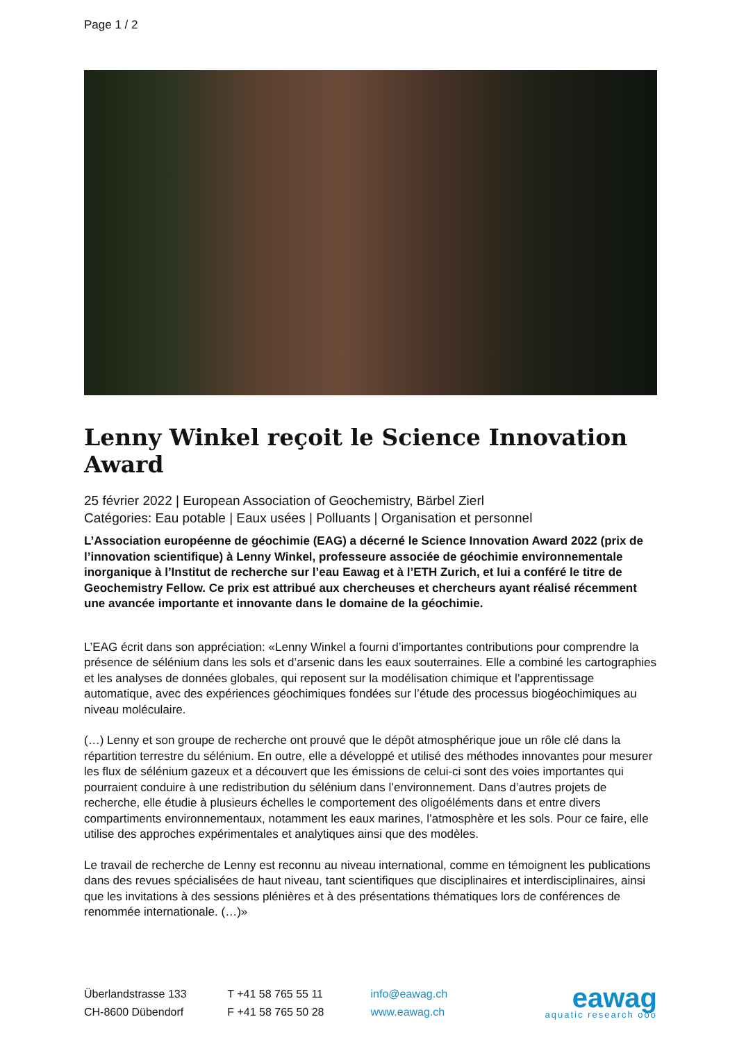Page 1 / 2
Lenny Winkel reçoit le Science Innovation Award
25 février 2022 | European Association of Geochemistry, Bärbel Zierl
Catégories: Eau potable | Eaux usées | Polluants | Organisation et personnel
L’Association européenne de géochimie (EAG) a décerné le Science Innovation Award 2022 (prix de l’innovation scientifique) à Lenny Winkel, professeure associée de géochimie environnementale inorganique à l’Institut de recherche sur l’eau Eawag et à l’ETH Zurich, et lui a conféré le titre de Geochemistry Fellow. Ce prix est attribué aux chercheuses et chercheurs ayant réalisé récemment une avancée importante et innovante dans le domaine de la géochimie.
L’EAG écrit dans son appréciation: «Lenny Winkel a fourni d’importantes contributions pour comprendre la présence de sélénium dans les sols et d’arsenic dans les eaux souterraines. Elle a combiné les cartographies et les analyses de données globales, qui reposent sur la modélisation chimique et l’apprentissage automatique, avec des expériences géochimiques fondées sur l’étude des processus biogéochimiques au niveau moléculaire.
(…) Lenny et son groupe de recherche ont prouvé que le dépôt atmosphérique joue un rôle clé dans la répartition terrestre du sélénium. En outre, elle a développé et utilisé des méthodes innovantes pour mesurer les flux de sélénium gazeux et a découvert que les émissions de celui-ci sont des voies importantes qui pourraient conduire à une redistribution du sélénium dans l’environnement. Dans d’autres projets de recherche, elle étudie à plusieurs échelles le comportement des oligoéléments dans et entre divers compartiments environnementaux, notamment les eaux marines, l’atmosphère et les sols. Pour ce faire, elle utilise des approches expérimentales et analytiques ainsi que des modèles.
Le travail de recherche de Lenny est reconnu au niveau international, comme en témoignent les publications dans des revues spécialisées de haut niveau, tant scientifiques que disciplinaires et interdisciplinaires, ainsi que les invitations à des sessions plénières et à des présentations thématiques lors de conférences de renommée internationale. (…)»
Überlandstrasse 133
CH-8600 Dübendorf
T +41 58 765 55 11
F +41 58 765 50 28
info@eawag.ch
www.eawag.ch
eawag
aquatic research ooo